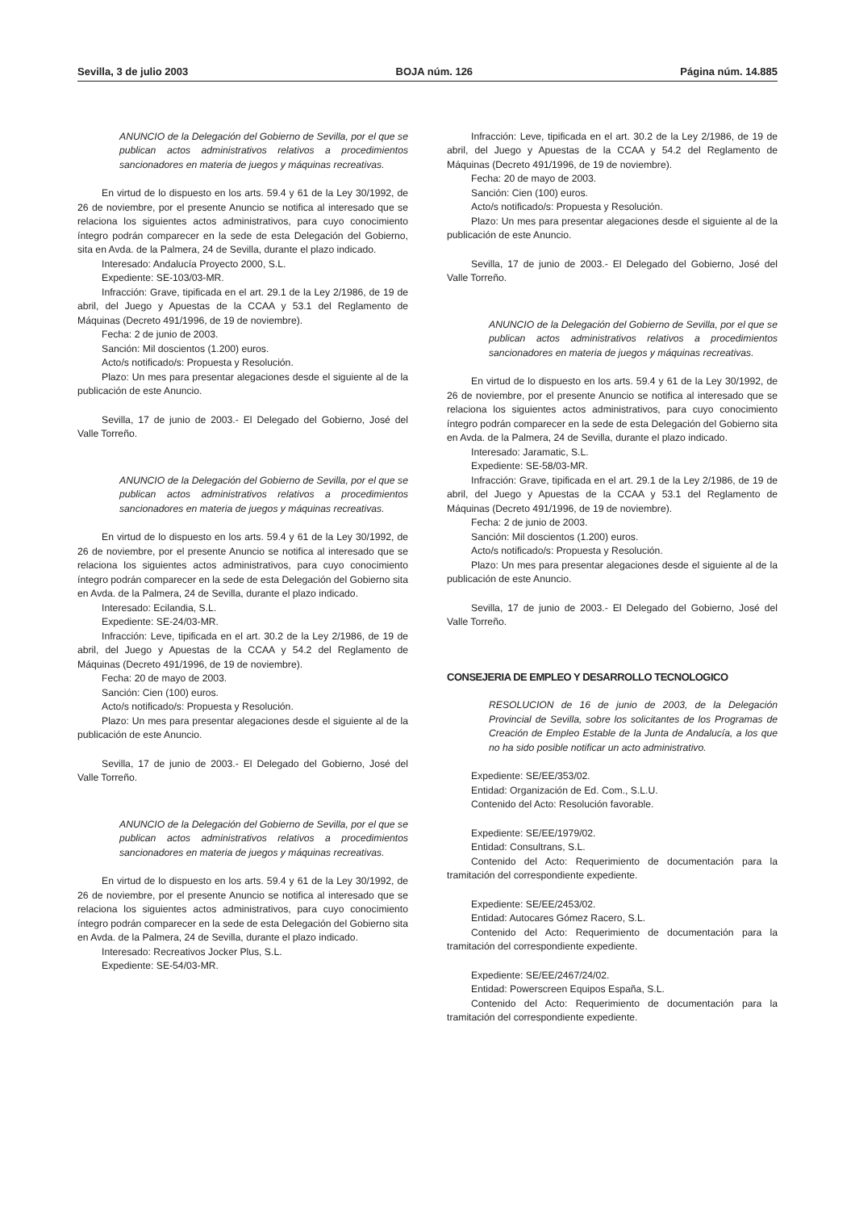Sevilla, 3 de julio 2003 BOJA núm. 126 Página núm. 14.885
ANUNCIO de la Delegación del Gobierno de Sevilla, por el que se publican actos administrativos relativos a procedimientos sancionadores en materia de juegos y máquinas recreativas.
En virtud de lo dispuesto en los arts. 59.4 y 61 de la Ley 30/1992, de 26 de noviembre, por el presente Anuncio se notifica al interesado que se relaciona los siguientes actos administrativos, para cuyo conocimiento íntegro podrán comparecer en la sede de esta Delegación del Gobierno, sita en Avda. de la Palmera, 24 de Sevilla, durante el plazo indicado.
Interesado: Andalucía Proyecto 2000, S.L.
Expediente: SE-103/03-MR.
Infracción: Grave, tipificada en el art. 29.1 de la Ley 2/1986, de 19 de abril, del Juego y Apuestas de la CCAA y 53.1 del Reglamento de Máquinas (Decreto 491/1996, de 19 de noviembre).
Fecha: 2 de junio de 2003.
Sanción: Mil doscientos (1.200) euros.
Acto/s notificado/s: Propuesta y Resolución.
Plazo: Un mes para presentar alegaciones desde el siguiente al de la publicación de este Anuncio.
Sevilla, 17 de junio de 2003.- El Delegado del Gobierno, José del Valle Torreño.
ANUNCIO de la Delegación del Gobierno de Sevilla, por el que se publican actos administrativos relativos a procedimientos sancionadores en materia de juegos y máquinas recreativas.
En virtud de lo dispuesto en los arts. 59.4 y 61 de la Ley 30/1992, de 26 de noviembre, por el presente Anuncio se notifica al interesado que se relaciona los siguientes actos administrativos, para cuyo conocimiento íntegro podrán comparecer en la sede de esta Delegación del Gobierno sita en Avda. de la Palmera, 24 de Sevilla, durante el plazo indicado.
Interesado: Ecilandia, S.L.
Expediente: SE-24/03-MR.
Infracción: Leve, tipificada en el art. 30.2 de la Ley 2/1986, de 19 de abril, del Juego y Apuestas de la CCAA y 54.2 del Reglamento de Máquinas (Decreto 491/1996, de 19 de noviembre).
Fecha: 20 de mayo de 2003.
Sanción: Cien (100) euros.
Acto/s notificado/s: Propuesta y Resolución.
Plazo: Un mes para presentar alegaciones desde el siguiente al de la publicación de este Anuncio.
Sevilla, 17 de junio de 2003.- El Delegado del Gobierno, José del Valle Torreño.
ANUNCIO de la Delegación del Gobierno de Sevilla, por el que se publican actos administrativos relativos a procedimientos sancionadores en materia de juegos y máquinas recreativas.
En virtud de lo dispuesto en los arts. 59.4 y 61 de la Ley 30/1992, de 26 de noviembre, por el presente Anuncio se notifica al interesado que se relaciona los siguientes actos administrativos, para cuyo conocimiento íntegro podrán comparecer en la sede de esta Delegación del Gobierno sita en Avda. de la Palmera, 24 de Sevilla, durante el plazo indicado.
Interesado: Recreativos Jocker Plus, S.L.
Expediente: SE-54/03-MR.
Infracción: Leve, tipificada en el art. 30.2 de la Ley 2/1986, de 19 de abril, del Juego y Apuestas de la CCAA y 54.2 del Reglamento de Máquinas (Decreto 491/1996, de 19 de noviembre).
Fecha: 20 de mayo de 2003.
Sanción: Cien (100) euros.
Acto/s notificado/s: Propuesta y Resolución.
Plazo: Un mes para presentar alegaciones desde el siguiente al de la publicación de este Anuncio.
Sevilla, 17 de junio de 2003.- El Delegado del Gobierno, José del Valle Torreño.
ANUNCIO de la Delegación del Gobierno de Sevilla, por el que se publican actos administrativos relativos a procedimientos sancionadores en materia de juegos y máquinas recreativas.
En virtud de lo dispuesto en los arts. 59.4 y 61 de la Ley 30/1992, de 26 de noviembre, por el presente Anuncio se notifica al interesado que se relaciona los siguientes actos administrativos, para cuyo conocimiento íntegro podrán comparecer en la sede de esta Delegación del Gobierno sita en Avda. de la Palmera, 24 de Sevilla, durante el plazo indicado.
Interesado: Jaramatic, S.L.
Expediente: SE-58/03-MR.
Infracción: Grave, tipificada en el art. 29.1 de la Ley 2/1986, de 19 de abril, del Juego y Apuestas de la CCAA y 53.1 del Reglamento de Máquinas (Decreto 491/1996, de 19 de noviembre).
Fecha: 2 de junio de 2003.
Sanción: Mil doscientos (1.200) euros.
Acto/s notificado/s: Propuesta y Resolución.
Plazo: Un mes para presentar alegaciones desde el siguiente al de la publicación de este Anuncio.
Sevilla, 17 de junio de 2003.- El Delegado del Gobierno, José del Valle Torreño.
CONSEJERIA DE EMPLEO Y DESARROLLO TECNOLOGICO
RESOLUCION de 16 de junio de 2003, de la Delegación Provincial de Sevilla, sobre los solicitantes de los Programas de Creación de Empleo Estable de la Junta de Andalucía, a los que no ha sido posible notificar un acto administrativo.
Expediente: SE/EE/353/02.
Entidad: Organización de Ed. Com., S.L.U.
Contenido del Acto: Resolución favorable.
Expediente: SE/EE/1979/02.
Entidad: Consultrans, S.L.
Contenido del Acto: Requerimiento de documentación para la tramitación del correspondiente expediente.
Expediente: SE/EE/2453/02.
Entidad: Autocares Gómez Racero, S.L.
Contenido del Acto: Requerimiento de documentación para la tramitación del correspondiente expediente.
Expediente: SE/EE/2467/24/02.
Entidad: Powerscreen Equipos España, S.L.
Contenido del Acto: Requerimiento de documentación para la tramitación del correspondiente expediente.